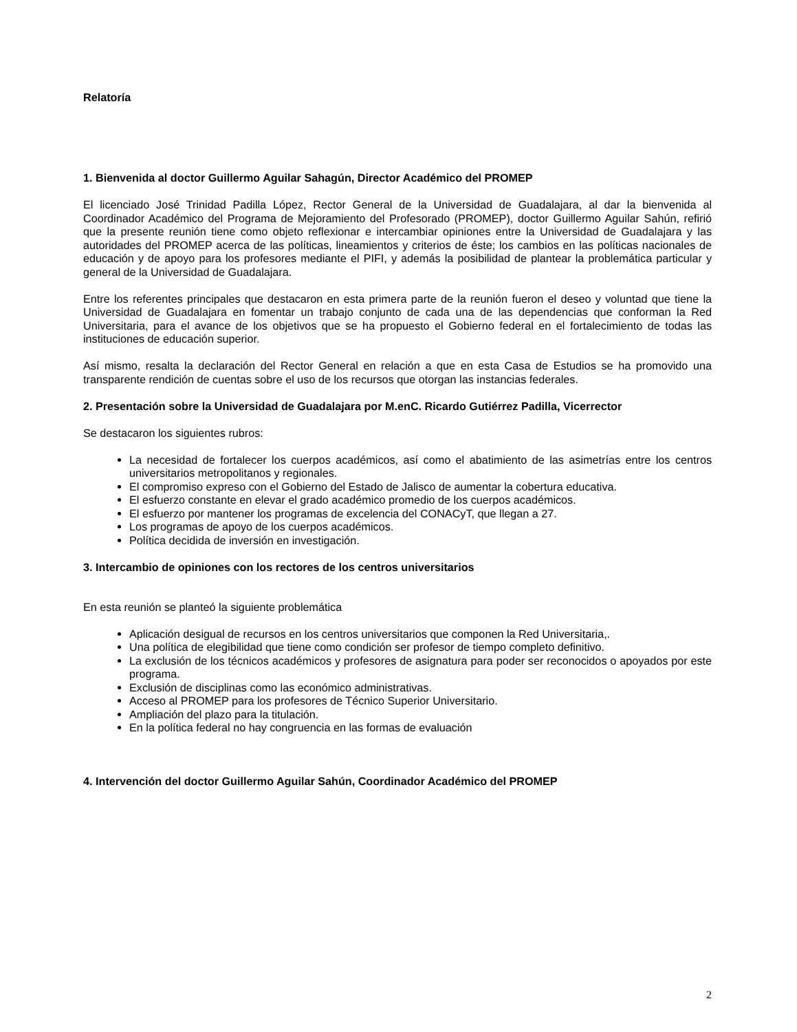Relatoría
1. Bienvenida al doctor Guillermo Aguilar Sahagún, Director Académico del PROMEP
El licenciado José Trinidad Padilla López, Rector General de la Universidad de Guadalajara, al dar la bienvenida al Coordinador Académico del Programa de Mejoramiento del Profesorado (PROMEP), doctor Guillermo Aguilar Sahún, refirió que la presente reunión tiene como objeto reflexionar e intercambiar opiniones entre la Universidad de Guadalajara y las autoridades del PROMEP acerca de las políticas, lineamientos y criterios de éste; los cambios en las políticas nacionales de educación y de apoyo para los profesores mediante el PIFI, y además la posibilidad de plantear la problemática particular y general de la Universidad de Guadalajara.
Entre los referentes principales que destacaron en esta primera parte de la reunión fueron el deseo y voluntad que tiene la Universidad de Guadalajara en fomentar un trabajo conjunto de cada una de las dependencias que conforman la Red Universitaria, para el avance de los objetivos que se ha propuesto el Gobierno federal en el fortalecimiento de todas las instituciones de educación superior.
Así mismo, resalta la declaración del Rector General en relación a que en esta Casa de Estudios se ha promovido una transparente rendición de cuentas sobre el uso de los recursos que otorgan las instancias federales.
2. Presentación sobre la Universidad de Guadalajara por M.enC. Ricardo Gutiérrez Padilla, Vicerrector
Se destacaron los siguientes rubros:
La necesidad de fortalecer los cuerpos académicos, así como el abatimiento de las asimetrías entre los centros universitarios metropolitanos y regionales.
El compromiso expreso con el Gobierno del Estado de Jalisco de aumentar la cobertura educativa.
El esfuerzo constante en elevar el grado académico promedio de los cuerpos académicos.
El esfuerzo por mantener los programas de excelencia del CONACyT, que llegan a 27.
Los programas de apoyo de los cuerpos académicos.
Política decidida de inversión en investigación.
3. Intercambio de opiniones con los rectores de los centros universitarios
En esta reunión se planteó la siguiente problemática
Aplicación desigual de recursos en los centros universitarios que componen la Red Universitaria,.
Una política de elegibilidad que tiene como condición ser profesor de tiempo completo definitivo.
La exclusión de los técnicos académicos y profesores de asignatura para poder ser reconocidos o apoyados por este programa.
Exclusión de disciplinas como las económico administrativas.
Acceso al PROMEP para los profesores de Técnico Superior Universitario.
Ampliación del plazo para la titulación.
En la política federal no hay congruencia en las formas de evaluación
4. Intervención del doctor Guillermo Aguilar Sahún, Coordinador Académico del PROMEP
2